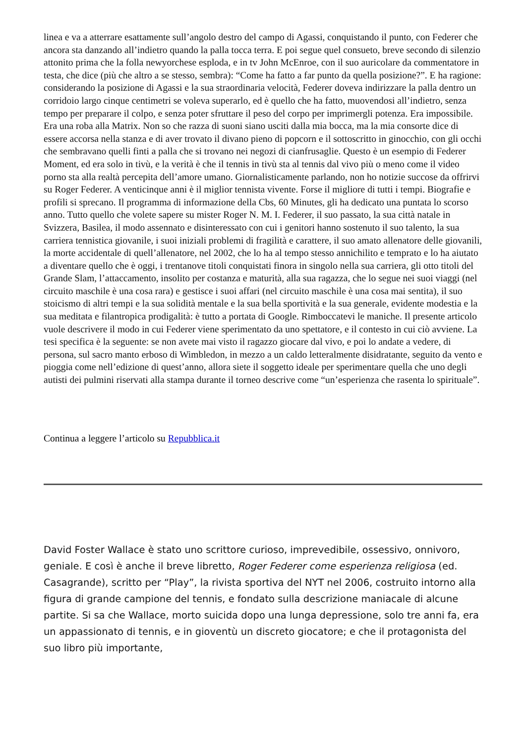linea e va a atterrare esattamente sull’angolo destro del campo di Agassi, conquistando il punto, con Federer che ancora sta danzando all’indietro quando la palla tocca terra. E poi segue quel consueto, breve secondo di silenzio attonito prima che la folla newyorchese esploda, e in tv John McEnroe, con il suo auricolare da commentatore in testa, che dice (più che altro a se stesso, sembra): “Come ha fatto a far punto da quella posizione?”. E ha ragione: considerando la posizione di Agassi e la sua straordinaria velocità, Federer doveva indirizzare la palla dentro un corridoio largo cinque centimetri se voleva superarlo, ed è quello che ha fatto, muovendosi all’indietro, senza tempo per preparare il colpo, e senza poter sfruttare il peso del corpo per imprimergli potenza. Era impossibile. Era una roba alla Matrix. Non so che razza di suoni siano usciti dalla mia bocca, ma la mia consorte dice di essere accorsa nella stanza e di aver trovato il divano pieno di popcorn e il sottoscritto in ginocchio, con gli occhi che sembravano quelli finti a palla che si trovano nei negozi di cianfrusaglie. Questo è un esempio di Federer Moment, ed era solo in tivù, e la verità è che il tennis in tivù sta al tennis dal vivo più o meno come il video porno sta alla realtà percepita dell’amore umano. Giornalisticamente parlando, non ho notizie succose da offrirvi su Roger Federer. A venticinque anni è il miglior tennista vivente. Forse il migliore di tutti i tempi. Biografie e profili si sprecano. Il programma di informazione della Cbs, 60 Minutes, gli ha dedicato una puntata lo scorso anno. Tutto quello che volete sapere su mister Roger N. M. I. Federer, il suo passato, la sua città natale in Svizzera, Basilea, il modo assennato e disinteressato con cui i genitori hanno sostenuto il suo talento, la sua carriera tennistica giovanile, i suoi iniziali problemi di fragilità e carattere, il suo amato allenatore delle giovanili, la morte accidentale di quell’allenatore, nel 2002, che lo ha al tempo stesso annichilito e temprato e lo ha aiutato a diventare quello che è oggi, i trentanove titoli conquistati finora in singolo nella sua carriera, gli otto titoli del Grande Slam, l’attaccamento, insolito per costanza e maturità, alla sua ragazza, che lo segue nei suoi viaggi (nel circuito maschile è una cosa rara) e gestisce i suoi affari (nel circuito maschile è una cosa mai sentita), il suo stoicismo di altri tempi e la sua solidità mentale e la sua bella sportività e la sua generale, evidente modestia e la sua meditata e filantropica prodigalità: è tutto a portata di Google. Rimboccatevi le maniche. Il presente articolo vuole descrivere il modo in cui Federer viene sperimentato da uno spettatore, e il contesto in cui ciò avviene. La tesi specifica è la seguente: se non avete mai visto il ragazzo giocare dal vivo, e poi lo andate a vedere, di persona, sul sacro manto erboso di Wimbledon, in mezzo a un caldo letteralmente disidratante, seguito da vento e pioggia come nell’edizione di quest’anno, allora siete il soggetto ideale per sperimentare quella che uno degli autisti dei pulmini riservati alla stampa durante il torneo descrive come “un’esperienza che rasenta lo spirituale”.
Continua a leggere l’articolo su Repubblica.it
David Foster Wallace è stato uno scrittore curioso, imprevedibile, ossessivo, onnivoro, geniale. E così è anche il breve libretto, Roger Federer come esperienza religiosa (ed. Casagrande), scritto per “Play”, la rivista sportiva del NYT nel 2006, costruito intorno alla figura di grande campione del tennis, e fondato sulla descrizione maniacale di alcune partite. Si sa che Wallace, morto suicida dopo una lunga depressione, solo tre anni fa, era un appassionato di tennis, e in gioventù un discreto giocatore; e che il protagonista del suo libro più importante,